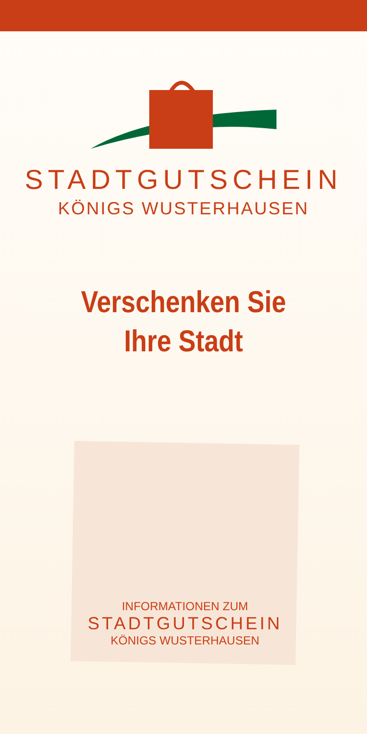STADTGUTSCHEIN
KÖNIGS WUSTERHAUSEN
Verschenken Sie
Ihre Stadt
INFORMATIONEN ZUM
STADTGUTSCHEIN
KÖNIGS WUSTERHAUSEN